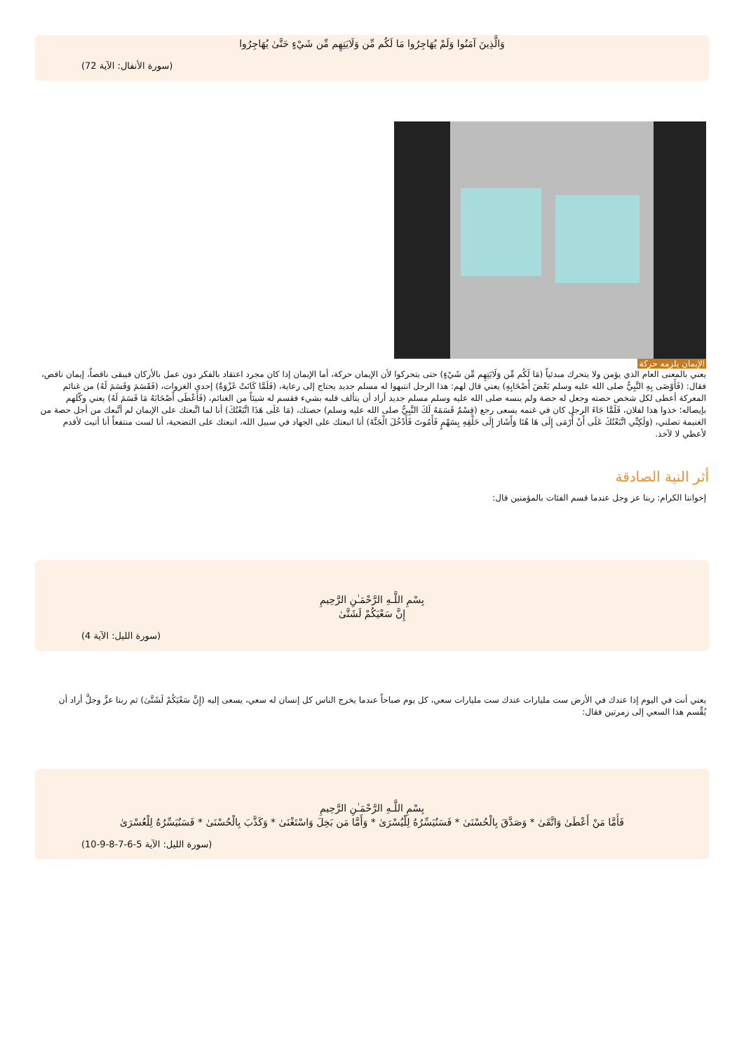وَالَّذِينَ آمَنُوا وَلَمْ يُهَاجِرُوا مَا لَكُم مِّن وَلَايَتِهِم مِّن شَيْءٍ حَتَّىٰ يُهَاجِرُوا
(سورة الأنفال: الآية 72)
الإيمان يلزمه حركة
يعني بالمعنى العام الذي يؤمن ولا يتحرك مبدئياً (مَا لَكُم مِّن وَلَايَتِهِم مِّن شَيْءٍ) حتى يتحركوا لأن الإيمان حركة، أما الإيمان إذا كان مجرد اعتقاد بالفكر دون عمل بالأركان فيبقى ناقصاً، إيمان ناقص، فقال: (فَأَوْصَى بِهِ النَّبِيُّ صلى الله عليه وسلم بَعْضَ أَصْحَابِهِ) يعني قال لهم: هذا الرجل انتبهوا له مسلم جديد يحتاج إلى رعاية، (فَلَمَّا كَانَتْ غَزْوَةٌ) إحدى الغزوات، (فَقَسَمَ وَقَسَمَ لَهُ) من غنائم المعركة أعطى لكل شخص حصته وجعل له حصة ولم ينسه صلى الله عليه وسلم مسلم جديد أراد أن يتألف قلبه بشيء فقسم له شيئاً من الغنائم، (فَأَعْطَى أَصْحَابَهُ مَا قَسَمَ لَهُ) يعني وكّلهم بإيصاله؛ خذوا هذا لفلان، فَلَمَّا جَاءَ الرجل كان في غنمه يسعى رجع (قِسْمٌ قَسَمَهُ لَكَ النَّبِيُّ صلى الله عليه وسلم) حصتك، (مَا عَلَى هَذَا اتَّبَعْتُكَ) أنا لما اتَّبعتك على الإيمان لم أتَّبعك من أجل حصة من الغنيمة تصلني، (وَلَكِنِّي اتَّبَعْتُكَ عَلَى أَنْ أُرْمَى إِلَى هَا هُنَا وَأَشَارَ إِلَى حَلْقِهِ بِسَهْمٍ فَأَمُوتَ فَأَدْخُلَ الْجَنَّةَ) أنا اتبعتك على الجهاد في سبيل الله، اتبعتك على التضحية، أنا لست منتفعاً أنا أتيت لأقدم لأعطي لا لآخذ.
أثر النية الصادقة
إخواننا الكرام: ربنا عز وجل عندما قسم الفئات بالمؤمنين قال:
بِسْمِ اللَّـهِ الرَّحْمَـٰنِ الرَّحِيمِ
إِنَّ سَعْيَكُمْ لَشَتَّىٰ
(سورة الليل: الآية 4)
يعني أنت في اليوم إذا عندك في الأرض ست مليارات عندك ست مليارات سعي، كل يوم صباحاً عندما يخرج الناس كل إنسان له سعي، يسعى إليه (إِنَّ سَعْيَكُمْ لَشَتَّىٰ) ثم ربنا عزَّ وجلَّ أراد أن يُقِّسم هذا السعي إلى زمرتين فقال:
بِسْمِ اللَّـهِ الرَّحْمَـٰنِ الرَّحِيمِ
فَأَمَّا مَنْ أَعْطَىٰ وَاتَّقَىٰ * وَصَدَّقَ بِالْحُسْنَىٰ * فَسَنُيَسِّرُهُ لِلْيُسْرَىٰ * وَأَمَّا مَن بَخِلَ وَاسْتَغْنَىٰ * وَكَذَّبَ بِالْحُسْنَىٰ * فَسَنُيَسِّرُهُ لِلْعُسْرَىٰ
(سورة الليل: الآية 5-6-7-8-9-10)